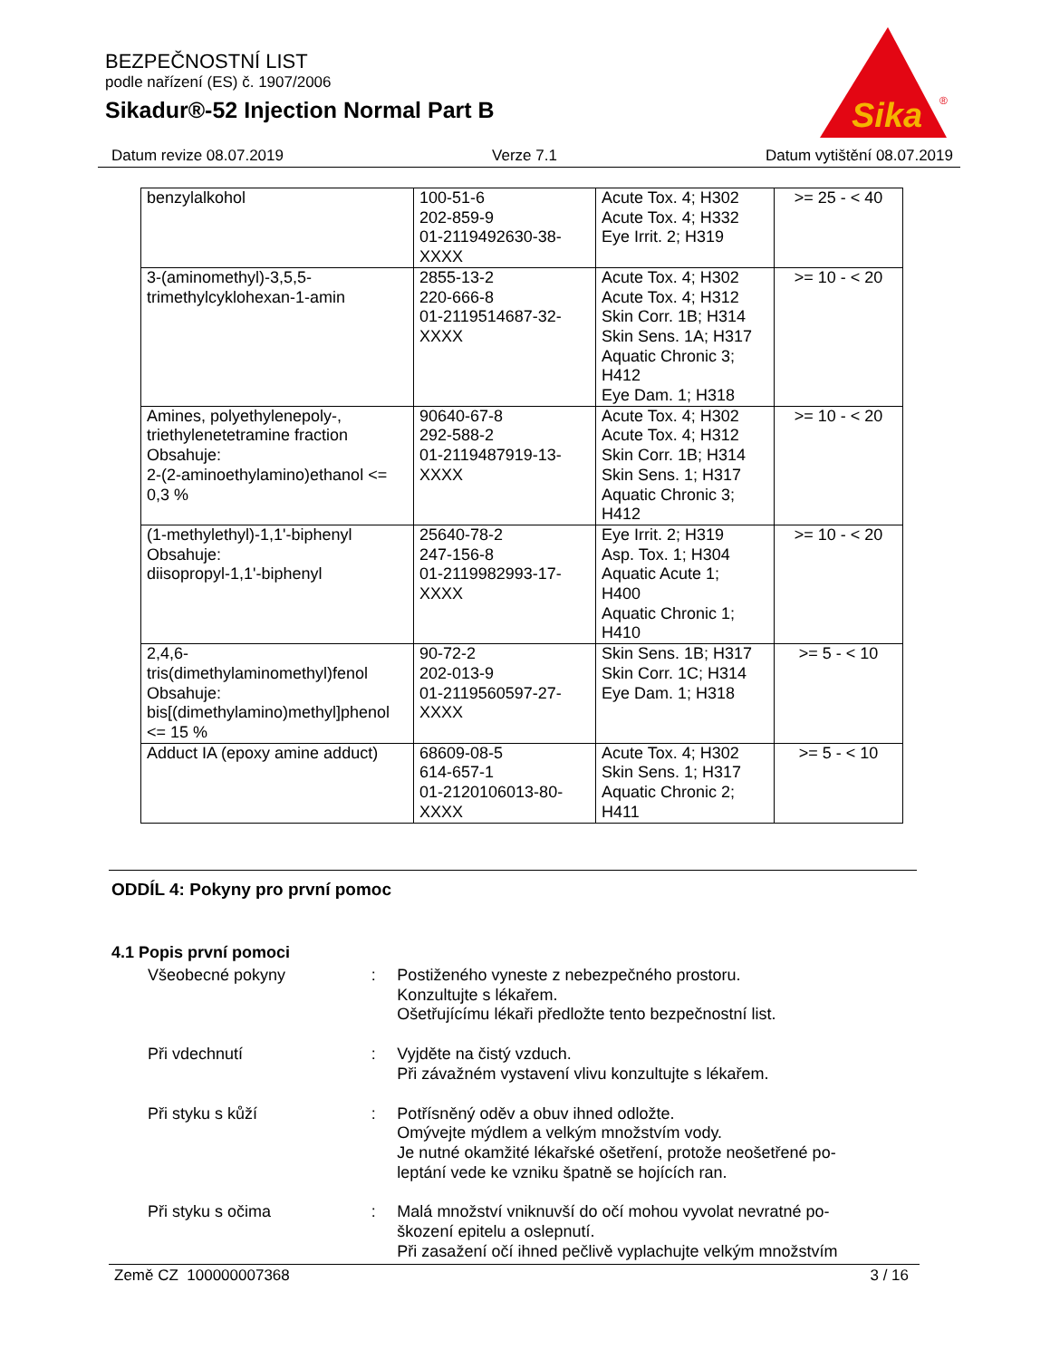BEZPEČNOSTNÍ LIST
podle nařízení (ES) č. 1907/2006
Sikadur®-52 Injection Normal Part B
Sika
®
Datum revize 08.07.2019 Verze 7.1 Datum vytištění 08.07.2019
| benzylalkohol | 100-51-6 202-859-9 01-2119492630-38- XXXX | Acute Tox. 4; H302 Acute Tox. 4; H332 Eye Irrit. 2; H319 | >= 25 - < 40 |
| 3-(aminomethyl)-3,5,5- trimethylcyklohexan-1-amin | 2855-13-2 220-666-8 01-2119514687-32- XXXX | Acute Tox. 4; H302 Acute Tox. 4; H312 Skin Corr. 1B; H314 Skin Sens. 1A; H317 Aquatic Chronic 3; H412 Eye Dam. 1; H318 | >= 10 - < 20 |
| Amines, polyethylenepoly-, triethylenetetramine fraction Obsahuje: 2-(2-aminoethylamino)ethanol <= 0,3 % | 90640-67-8 292-588-2 01-2119487919-13- XXXX | Acute Tox. 4; H302 Acute Tox. 4; H312 Skin Corr. 1B; H314 Skin Sens. 1; H317 Aquatic Chronic 3; H412 | >= 10 - < 20 |
| (1-methylethyl)-1,1'-biphenyl Obsahuje: diisopropyl-1,1'-biphenyl | 25640-78-2 247-156-8 01-2119982993-17- XXXX | Eye Irrit. 2; H319 Asp. Tox. 1; H304 Aquatic Acute 1; H400 Aquatic Chronic 1; H410 | >= 10 - < 20 |
| 2,4,6- tris(dimethylaminomethyl)fenol Obsahuje: bis[(dimethylamino)methyl]phenol <= 15 % | 90-72-2 202-013-9 01-2119560597-27- XXXX | Skin Sens. 1B; H317 Skin Corr. 1C; H314 Eye Dam. 1; H318 | >= 5 - < 10 |
| Adduct IA (epoxy amine adduct) | 68609-08-5 614-657-1 01-2120106013-80- XXXX | Acute Tox. 4; H302 Skin Sens. 1; H317 Aquatic Chronic 2; H411 | >= 5 - < 10 |
ODDÍL 4: Pokyny pro první pomoc
4.1 Popis první pomoci
Všeobecné pokyny : Postiženého vyneste z nebezpečného prostoru.
Konzultujte s lékařem.
Ošetřujícímu lékaři předložte tento bezpečnostní list.
Při vdechnutí : Vyjděte na čistý vzduch.
Při závažném vystavení vlivu konzultujte s lékařem.
Při styku s kůží : Potřísněný oděv a obuv ihned odložte.
Omývejte mýdlem a velkým množstvím vody.
Je nutné okamžité lékařské ošetření, protože neošetřené po-
leptání vede ke vzniku špatně se hojících ran.
Při styku s očima : Malá množství vniknuvší do očí mohou vyvolat nevratné po-
škození epitelu a oslepnutí.
Při zasažení očí ihned pečlivě vyplachujte velkým množstvím
Země CZ 100000007368 3 / 16